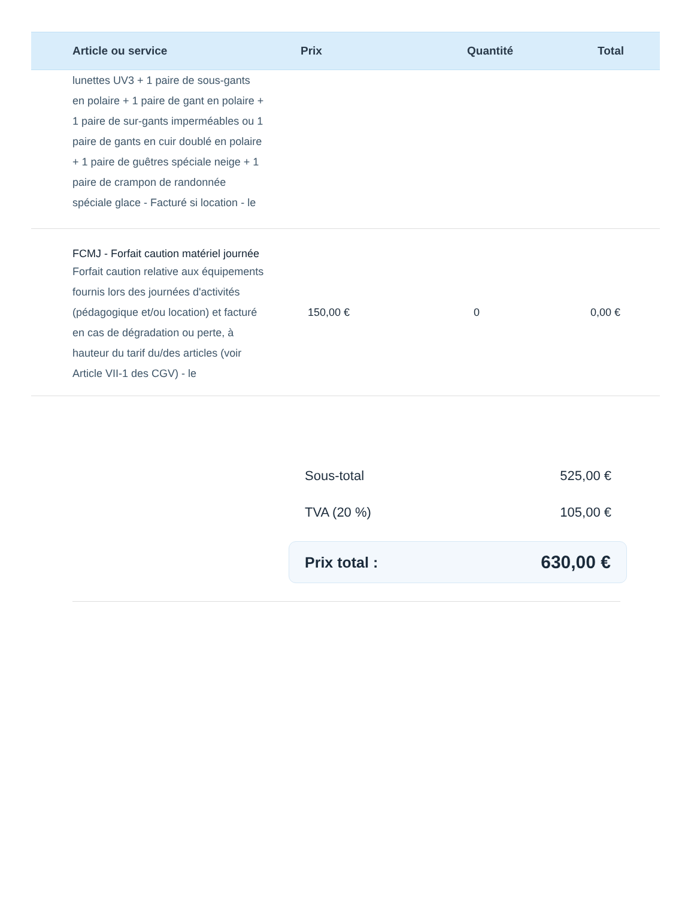| Article ou service | Prix | Quantité | Total |
| --- | --- | --- | --- |
| lunettes UV3 + 1 paire de sous-gants en polaire + 1 paire de gant en polaire + 1 paire de sur-gants imperméables ou 1 paire de gants en cuir doublé en polaire + 1 paire de guêtres spéciale neige + 1 paire de crampon de randonnée spéciale glace - Facturé si location - le | | | |
| FCMJ - Forfait caution matériel journée Forfait caution relative aux équipements fournis lors des journées d'activités (pédagogique et/ou location) et facturé en cas de dégradation ou perte, à hauteur du tarif du/des articles (voir Article VII-1 des CGV) - le | 150,00 € | 0 | 0,00 € |
Sous-total 525,00 €
TVA (20 %) 105,00 €
Prix total : 630,00 €